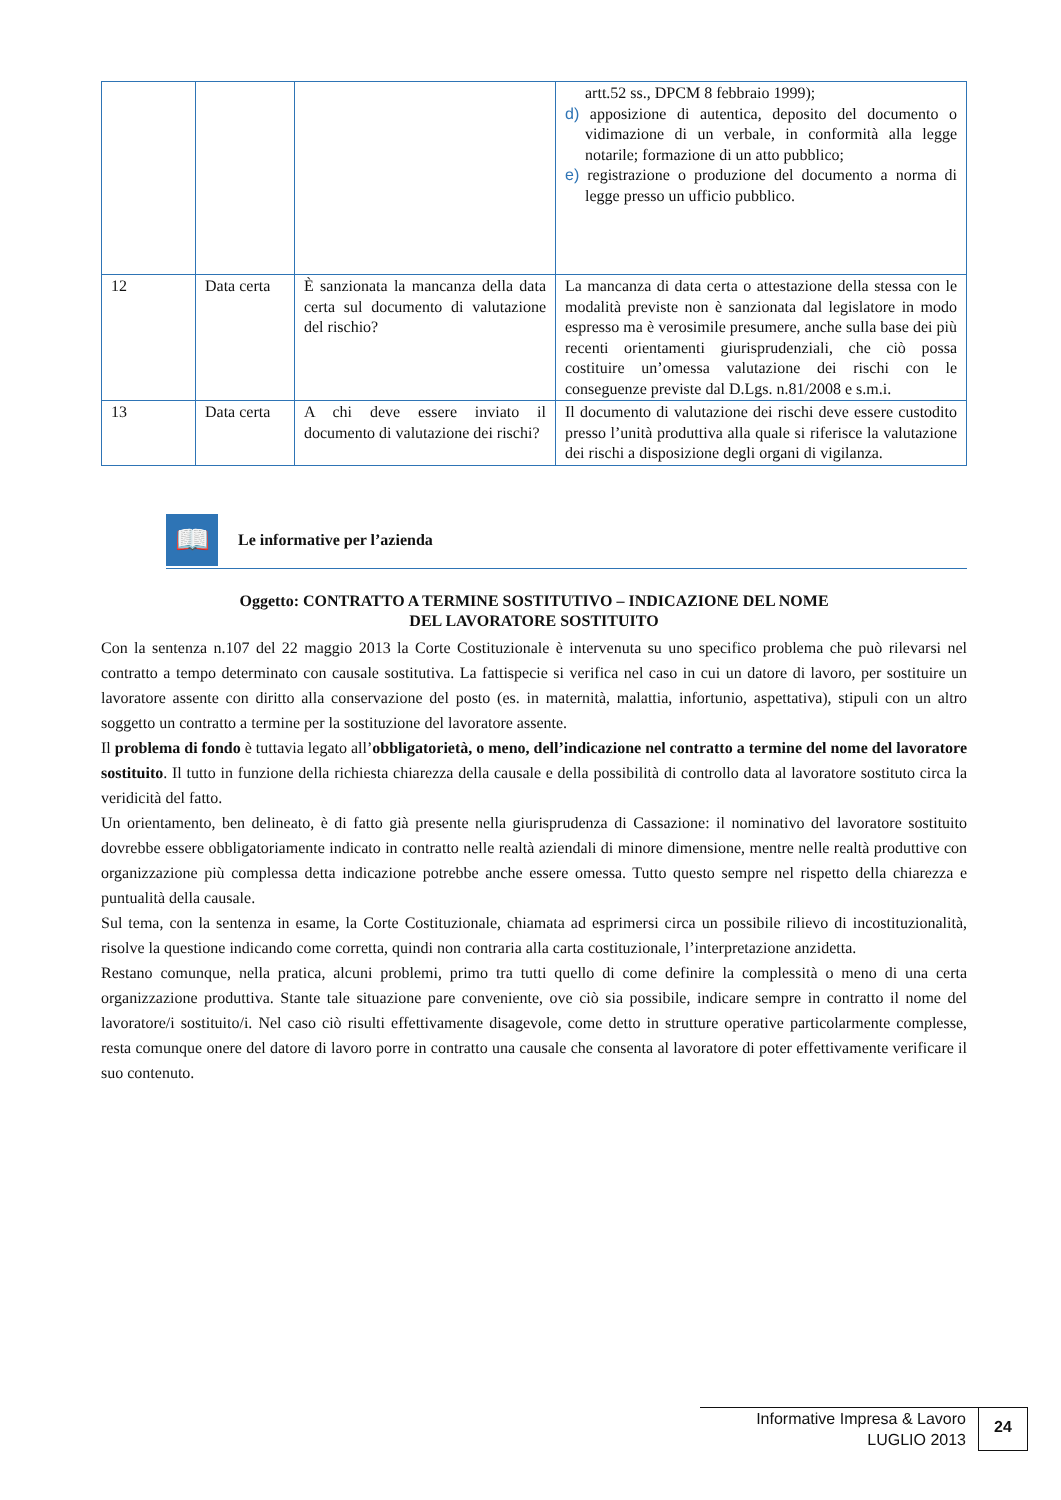| | | | artt.52 ss., DPCM 8 febbraio 1999); d) apposizione di autentica, deposito del documento o vidimazione di un verbale, in conformità alla legge notarile; formazione di un atto pubblico; e) registrazione o produzione del documento a norma di legge presso un ufficio pubblico. |
| 12 | Data certa | È sanzionata la mancanza della data certa sul documento di valutazione del rischio? | La mancanza di data certa o attestazione della stessa con le modalità previste non è sanzionata dal legislatore in modo espresso ma è verosimile presumere, anche sulla base dei più recenti orientamenti giurisprudenziali, che ciò possa costituire un’omessa valutazione dei rischi con le conseguenze previste dal D.Lgs. n.81/2008 e s.m.i. |
| 13 | Data certa | A chi deve essere inviato il documento di valutazione dei rischi? | Il documento di valutazione dei rischi deve essere custodito presso l’unità produttiva alla quale si riferisce la valutazione dei rischi a disposizione degli organi di vigilanza. |
📖
Le informative per l’azienda
Oggetto: CONTRATTO A TERMINE SOSTITUTIVO – INDICAZIONE DEL NOME
DEL LAVORATORE SOSTITUITO
Con la sentenza n.107 del 22 maggio 2013 la Corte Costituzionale è intervenuta su uno specifico problema che può rilevarsi nel contratto a tempo determinato con causale sostitutiva. La fattispecie si verifica nel caso in cui un datore di lavoro, per sostituire un lavoratore assente con diritto alla conservazione del posto (es. in maternità, malattia, infortunio, aspettativa), stipuli con un altro soggetto un contratto a termine per la sostituzione del lavoratore assente.
Il problema di fondo è tuttavia legato all’obbligatorietà, o meno, dell’indicazione nel contratto a termine del nome del lavoratore sostituito. Il tutto in funzione della richiesta chiarezza della causale e della possibilità di controllo data al lavoratore sostituto circa la veridicità del fatto.
Un orientamento, ben delineato, è di fatto già presente nella giurisprudenza di Cassazione: il nominativo del lavoratore sostituito dovrebbe essere obbligatoriamente indicato in contratto nelle realtà aziendali di minore dimensione, mentre nelle realtà produttive con organizzazione più complessa detta indicazione potrebbe anche essere omessa. Tutto questo sempre nel rispetto della chiarezza e puntualità della causale.
Sul tema, con la sentenza in esame, la Corte Costituzionale, chiamata ad esprimersi circa un possibile rilievo di incostituzionalità, risolve la questione indicando come corretta, quindi non contraria alla carta costituzionale, l’interpretazione anzidetta.
Restano comunque, nella pratica, alcuni problemi, primo tra tutti quello di come definire la complessità o meno di una certa organizzazione produttiva. Stante tale situazione pare conveniente, ove ciò sia possibile, indicare sempre in contratto il nome del lavoratore/i sostituito/i. Nel caso ciò risulti effettivamente disagevole, come detto in strutture operative particolarmente complesse, resta comunque onere del datore di lavoro porre in contratto una causale che consenta al lavoratore di poter effettivamente verificare il suo contenuto.
Informative Impresa & Lavoro
LUGLIO 2013
24